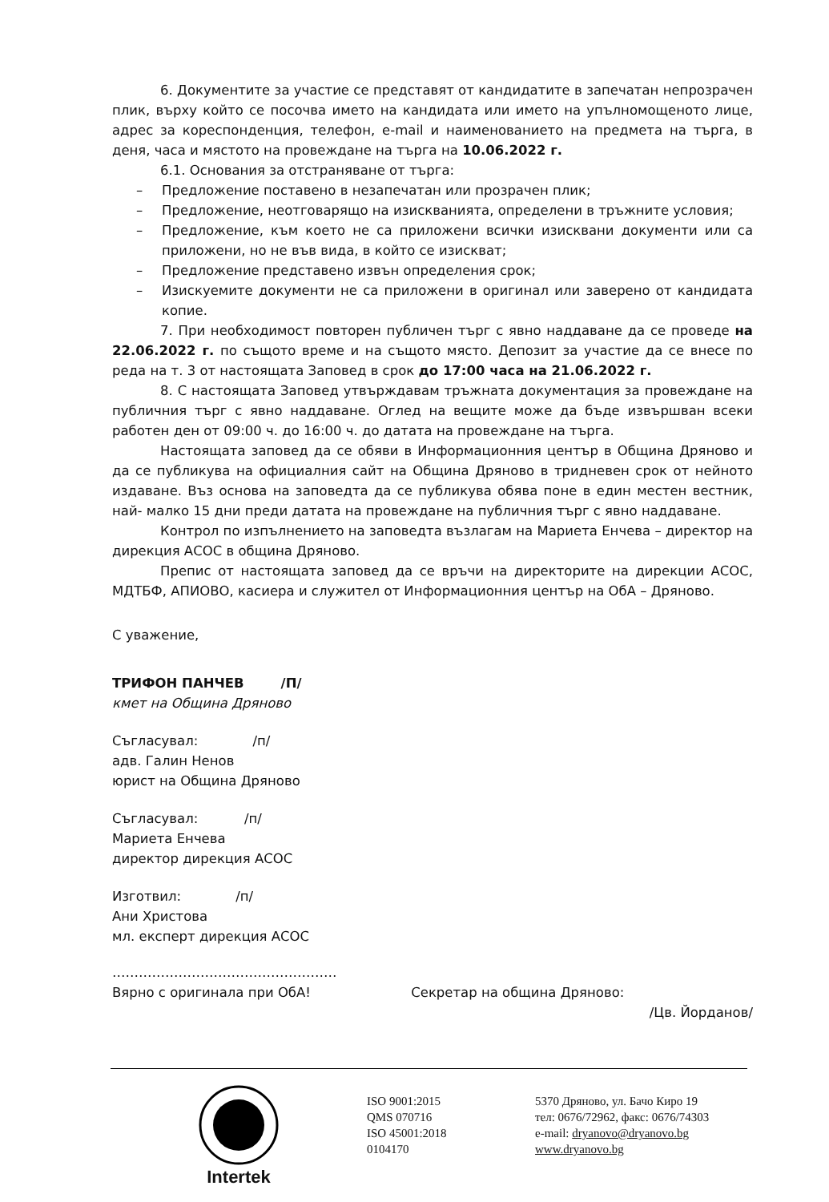6. Документите за участие се представят от кандидатите в запечатан непрозрачен плик, върху който се посочва името на кандидата или името на упълномощеното лице, адрес за кореспонденция, телефон, e-mail и наименованието на предмета на търга, в деня, часа и мястото на провеждане на търга на 10.06.2022 г.
6.1. Основания за отстраняване от търга:
– Предложение поставено в незапечатан или прозрачен плик;
– Предложение, неотговарящо на изискванията, определени в тръжните условия;
– Предложение, към което не са приложени всички изисквани документи или са приложени, но не във вида, в който се изискват;
– Предложение представено извън определения срок;
– Изискуемите документи не са приложени в оригинал или заверено от кандидата копие.
7. При необходимост повторен публичен търг с явно наддаване да се проведе на 22.06.2022 г. по същото време и на същото място. Депозит за участие да се внесе по реда на т. 3 от настоящата Заповед в срок до 17:00 часа на 21.06.2022 г.
8. С настоящата Заповед утвърждавам тръжната документация за провеждане на публичния търг с явно наддаване. Оглед на вещите може да бъде извършван всеки работен ден от 09:00 ч. до 16:00 ч. до датата на провеждане на търга.
Настоящата заповед да се обяви в Информационния център в Община Дряново и да се публикува на официалния сайт на Община Дряново в тридневен срок от нейното издаване. Въз основа на заповедта да се публикува обява поне в един местен вестник, най- малко 15 дни преди датата на провеждане на публичния търг с явно наддаване.
Контрол по изпълнението на заповедта възлагам на Мариета Енчева – директор на дирекция АСОС в община Дряново.
Препис от настоящата заповед да се връчи на директорите на дирекции АСОС, МДТБФ, АПИОВО, касиера и служител от Информационния център на ОбА – Дряново.
С уважение,
ТРИФОН ПАНЧЕВ /П/
кмет на Община Дряново
Съгласувал: /п/
адв. Галин Ненов
юрист на Община Дряново
Съгласувал: /п/
Мариета Енчева
директор дирекция АСОС
Изготвил: /п/
Ани Христова
мл. експерт дирекция АСОС
……………………………………………
Вярно с оригинала при ОбА! Секретар на община Дряново:
/Цв. Йорданов/
Intertek
ISO 9001:2015
QMS 070716
ISO 45001:2018
0104170
5370 Дряново, ул. Бачо Киро 19
тел: 0676/72962, факс: 0676/74303
e-mail: dryanovo@dryanovo.bg
www.dryanovo.bg